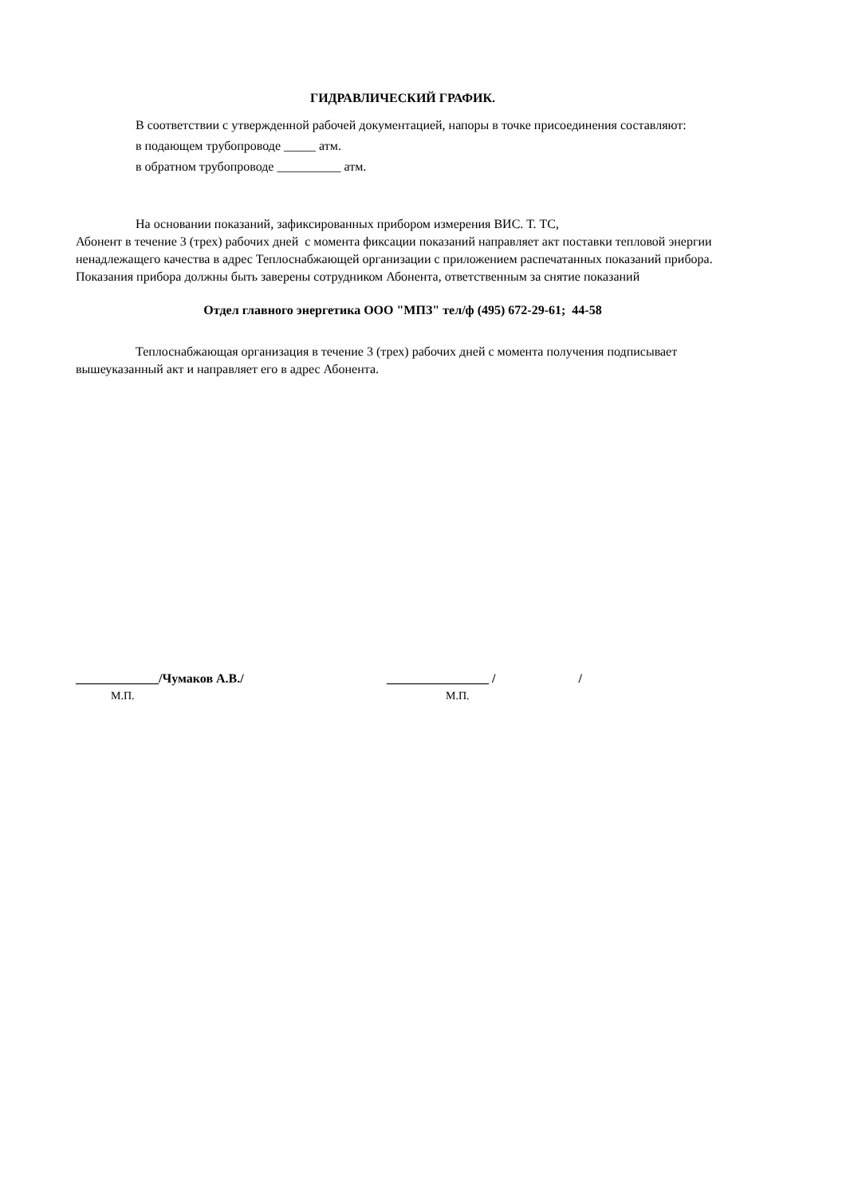ГИДРАВЛИЧЕСКИЙ ГРАФИК.
В соответствии с утвержденной рабочей документацией, напоры в точке присоединения составляют:
в подающем трубопроводе _____ атм.
в обратном трубопроводе __________ атм.
На основании показаний, зафиксированных прибором измерения ВИС. Т. ТС,
Абонент в течение 3 (трех) рабочих дней с момента фиксации показаний направляет акт поставки тепловой энергии ненадлежащего качества в адрес Теплоснабжающей организации с приложением распечатанных показаний прибора. Показания прибора должны быть заверены сотрудником Абонента, ответственным за снятие показаний
Отдел главного энергетика ООО "МПЗ" тел/ф (495) 672-29-61; 44-58
Теплоснабжающая организация в течение 3 (трех) рабочих дней с момента получения подписывает вышеуказанный акт и направляет его в адрес Абонента.
_____________/Чумаков А.В./ ________________ / /
М.П. М.П.